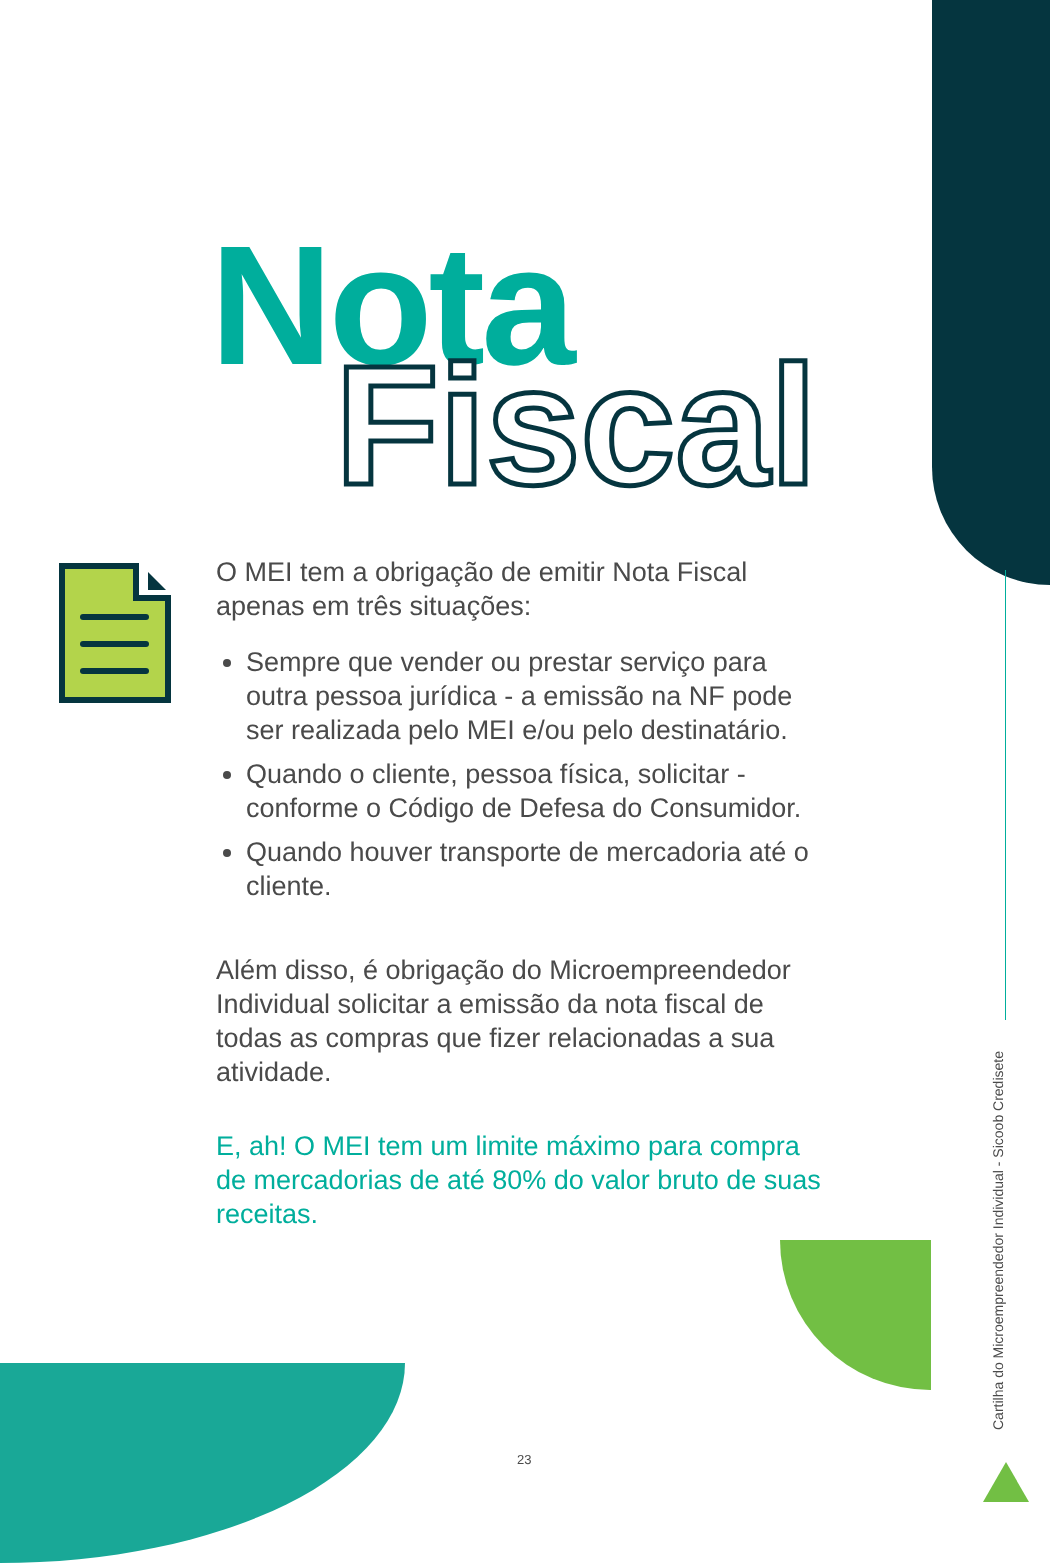Nota
Fiscal
O MEI tem a obrigação de emitir Nota Fiscal apenas em três situações:
Sempre que vender ou prestar serviço para outra pessoa jurídica - a emissão na NF pode ser realizada pelo MEI e/ou pelo destinatário.
Quando o cliente, pessoa física, solicitar - conforme o Código de Defesa do Consumidor.
Quando houver transporte de mercadoria até o cliente.
Além disso, é obrigação do Microempreendedor Individual solicitar a emissão da nota fiscal de todas as compras que fizer relacionadas a sua atividade.
E, ah! O MEI tem um limite máximo para compra de mercadorias de até 80% do valor bruto de suas receitas.
Cartilha do Microempreendedor Individual - Sicoob Credisete
23